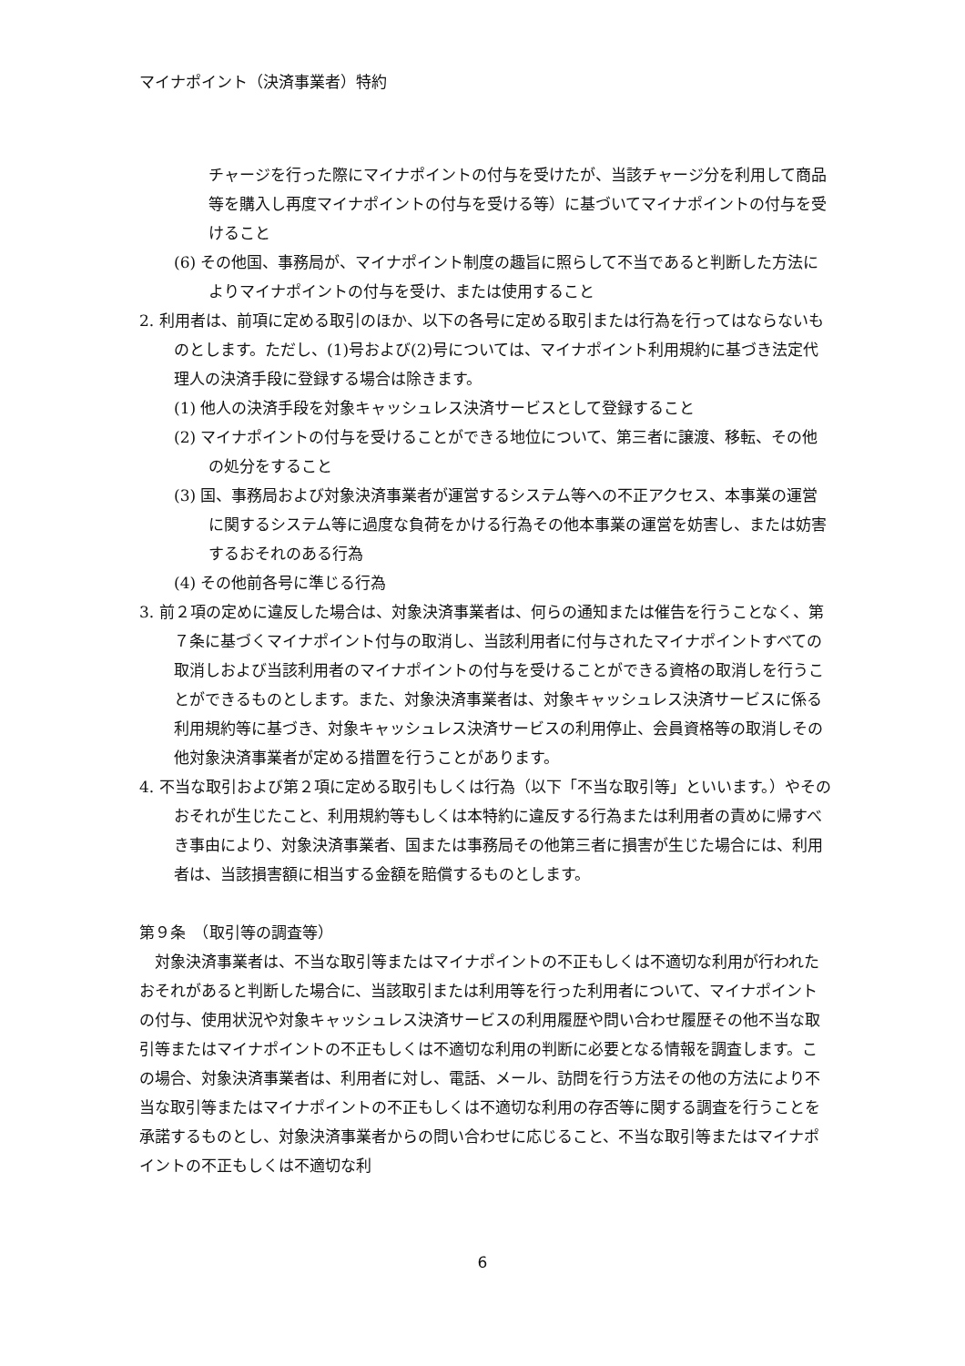マイナポイント（決済事業者）特約
チャージを行った際にマイナポイントの付与を受けたが、当該チャージ分を利用して商品等を購入し再度マイナポイントの付与を受ける等）に基づいてマイナポイントの付与を受けること
(6) その他国、事務局が、マイナポイント制度の趣旨に照らして不当であると判断した方法によりマイナポイントの付与を受け、または使用すること
2. 利用者は、前項に定める取引のほか、以下の各号に定める取引または行為を行ってはならないものとします。ただし、(1)号および(2)号については、マイナポイント利用規約に基づき法定代理人の決済手段に登録する場合は除きます。
(1) 他人の決済手段を対象キャッシュレス決済サービスとして登録すること
(2) マイナポイントの付与を受けることができる地位について、第三者に譲渡、移転、その他の処分をすること
(3) 国、事務局および対象決済事業者が運営するシステム等への不正アクセス、本事業の運営に関するシステム等に過度な負荷をかける行為その他本事業の運営を妨害し、または妨害するおそれのある行為
(4) その他前各号に準じる行為
3. 前２項の定めに違反した場合は、対象決済事業者は、何らの通知または催告を行うことなく、第７条に基づくマイナポイント付与の取消し、当該利用者に付与されたマイナポイントすべての取消しおよび当該利用者のマイナポイントの付与を受けることができる資格の取消しを行うことができるものとします。また、対象決済事業者は、対象キャッシュレス決済サービスに係る利用規約等に基づき、対象キャッシュレス決済サービスの利用停止、会員資格等の取消しその他対象決済事業者が定める措置を行うことがあります。
4. 不当な取引および第２項に定める取引もしくは行為（以下「不当な取引等」といいます。）やそのおそれが生じたこと、利用規約等もしくは本特約に違反する行為または利用者の責めに帰すべき事由により、対象決済事業者、国または事務局その他第三者に損害が生じた場合には、利用者は、当該損害額に相当する金額を賠償するものとします。
第９条　（取引等の調査等）
　対象決済事業者は、不当な取引等またはマイナポイントの不正もしくは不適切な利用が行われたおそれがあると判断した場合に、当該取引または利用等を行った利用者について、マイナポイントの付与、使用状況や対象キャッシュレス決済サービスの利用履歴や問い合わせ履歴その他不当な取引等またはマイナポイントの不正もしくは不適切な利用の判断に必要となる情報を調査します。この場合、対象決済事業者は、利用者に対し、電話、メール、訪問を行う方法その他の方法により不当な取引等またはマイナポイントの不正もしくは不適切な利用の存否等に関する調査を行うことを承諾するものとし、対象決済事業者からの問い合わせに応じること、不当な取引等またはマイナポイントの不正もしくは不適切な利
6